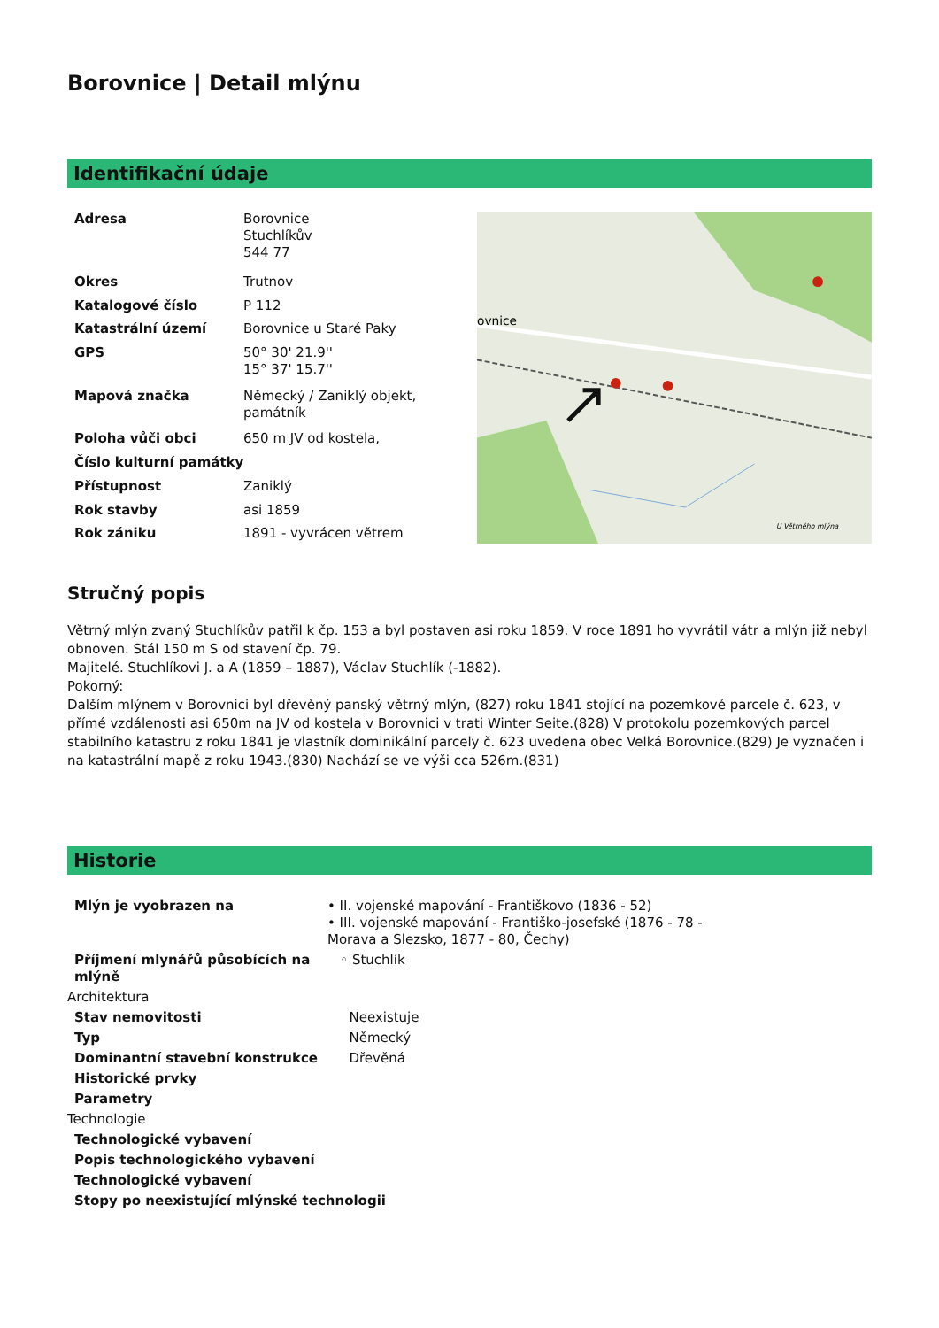Borovnice | Detail mlýnu
Identifikační údaje
| Adresa | Borovnice Stuchlíkův 544 77 |
| Okres | Trutnov |
| Katalogové číslo | P 112 |
| Katastrální území | Borovnice u Staré Paky |
| GPS | 50° 30' 21.9'' 15° 37' 15.7'' |
| Mapová značka | Německý / Zaniklý objekt, památník |
| Poloha vůči obci | 650 m JV od kostela, |
| Číslo kulturní památky | |
| Přístupnost | Zaniklý |
| Rok stavby | asi 1859 |
| Rok zániku | 1891 - vyvrácen větrem |
ovnice
U Větrného mlýna
Stručný popis
Větrný mlýn zvaný Stuchlíkův patřil k čp. 153 a byl postaven asi roku 1859. V roce 1891 ho vyvrátil vátr a mlýn již nebyl obnoven. Stál 150 m S od stavení čp. 79.
Majitelé. Stuchlíkovi J. a A (1859 – 1887), Václav Stuchlík (-1882).
Pokorný:
Dalším mlýnem v Borovnici byl dřevěný panský větrný mlýn, (827) roku 1841 stojící na pozemkové parcele č. 623, v přímé vzdálenosti asi 650m na JV od kostela v Borovnici v trati Winter Seite.(828) V protokolu pozemkových parcel stabilního katastru z roku 1841 je vlastník dominikální parcely č. 623 uvedena obec Velká Borovnice.(829) Je vyznačen i na katastrální mapě z roku 1943.(830) Nachází se ve výši cca 526m.(831)
Historie
| Mlýn je vyobrazen na | • II. vojenské mapování - Františkovo (1836 - 52) • III. vojenské mapování - Františko-josefské (1876 - 78 - Morava a Slezsko, 1877 - 80, Čechy) | |
| Příjmení mlynářů působících na mlýně | ◦ Stuchlík | |
| Architektura | | |
| Stav nemovitosti | | Neexistuje |
| Typ | | Německý |
| Dominantní stavební konstrukce | | Dřevěná |
| Historické prvky | | |
| Parametry | | |
| Technologie | | |
| Technologické vybavení | | |
| Popis technologického vybavení | | |
| Technologické vybavení | | |
| Stopy po neexistující mlýnské technologii | | |